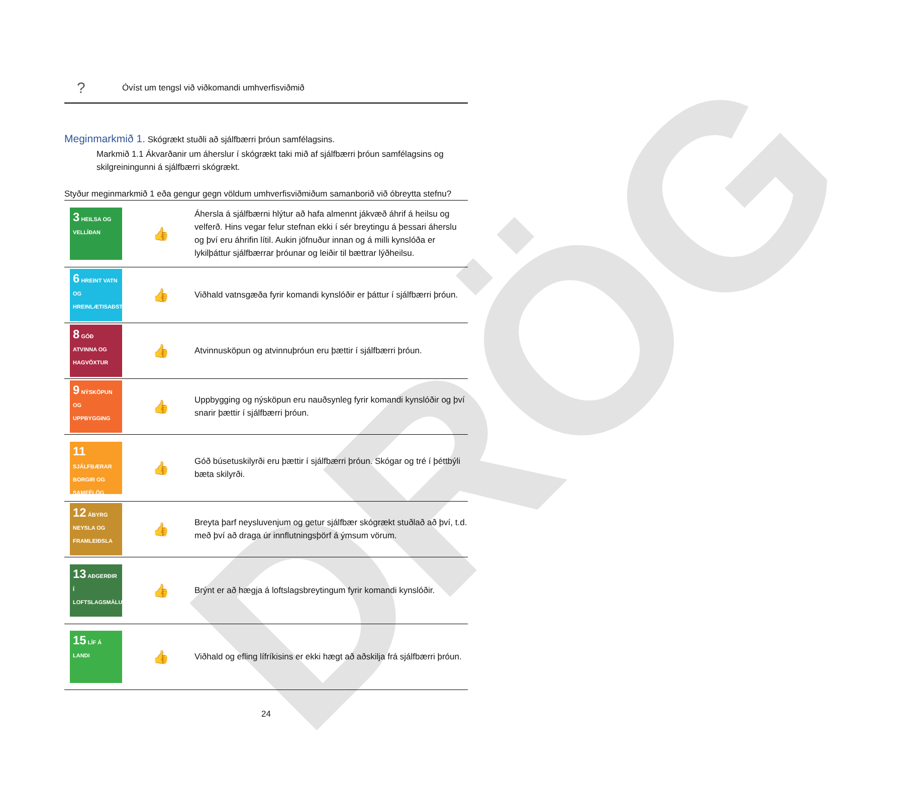DRÖG
? Óvíst um tengsl við viðkomandi umhverfisviðmið
Meginmarkmið 1. Skógrækt stuðli að sjálfbærri þróun samfélagsins.
Markmið 1.1 Ákvarðanir um áherslur í skógrækt taki mið af sjálfbærri þróun samfélagsins og skilgreiningunni á sjálfbærri skógrækt.
Styður meginmarkmið 1 eða gengur gegn völdum umhverfisviðmiðum samanborið við óbreytta stefnu?
| 3 HEILSA OG VELLÍÐAN | 👍 | Áhersla á sjálfbærni hlýtur að hafa almennt jákvæð áhrif á heilsu og velferð. Hins vegar felur stefnan ekki í sér breytingu á þessari áherslu og því eru áhrifin lítil. Aukin jöfnuður innan og á milli kynslóða er lykilþáttur sjálfbærrar þróunar og leiðir til bættrar lýðheilsu. |
| 6 HREINT VATN OG HREINLÆTISAÐSTAÐA | 👍 | Viðhald vatnsgæða fyrir komandi kynslóðir er þáttur í sjálfbærri þróun. |
| 8 GÓÐ ATVINNA OG HAGVÖXTUR | 👍 | Atvinnusköpun og atvinnuþróun eru þættir í sjálfbærri þróun. |
| 9 NÝSKÖPUN OG UPPBYGGING | 👍 | Uppbygging og nýsköpun eru nauðsynleg fyrir komandi kynslóðir og því snarir þættir í sjálfbærri þróun. |
| 11 SJÁLFBÆRAR BORGIR OG SAMFÉLÖG | 👍 | Góð búsetuskilyrði eru þættir í sjálfbærri þróun. Skógar og tré í þéttbýli bæta skilyrði. |
| 12 ÁBYRG NEYSLA OG FRAMLEIÐSLA | 👍 | Breyta þarf neysluvenjum og getur sjálfbær skógrækt stuðlað að því, t.d. með því að draga úr innflutningsþörf á ýmsum vörum. |
| 13 AÐGERÐIR Í LOFTSLAGSMÁLUM | 👍 | Brýnt er að hægja á loftslagsbreytingum fyrir komandi kynslóðir. |
| 15 LÍF Á LANDI | 👍 | Viðhald og efling lífríkisins er ekki hægt að aðskilja frá sjálfbærri þróun. |
24